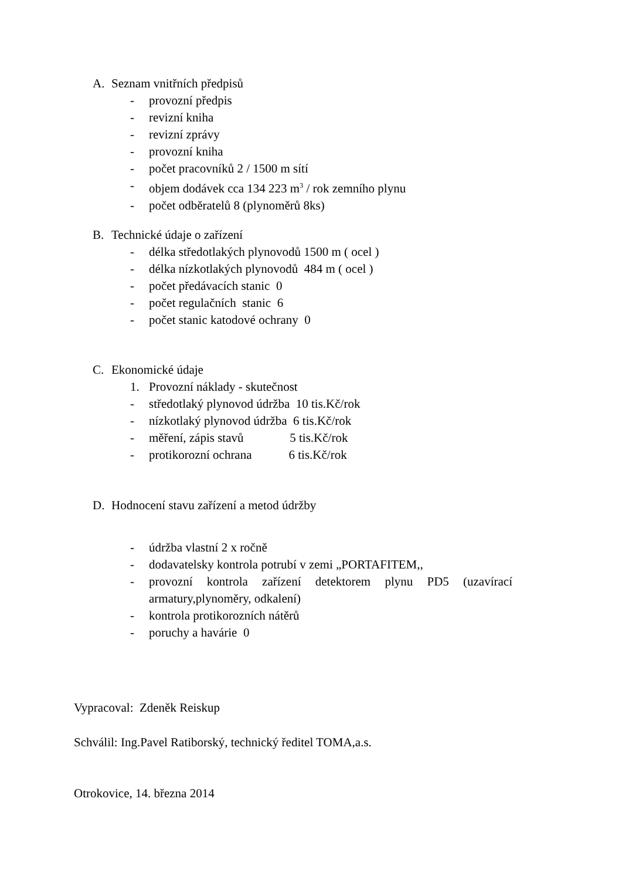A. Seznam vnitřních předpisů
- provozní předpis
- revizní kniha
- revizní zprávy
- provozní kniha
- počet pracovníků 2 / 1500 m sítí
- objem dodávek cca 134 223 m<sup>3</sup> / rok zemního plynu
- počet odběratelů 8 (plynoměrů 8ks)
B. Technické údaje o zařízení
- délka středotlakých plynovodů 1500 m ( ocel )
- délka nízkotlakých plynovodů 484 m ( ocel )
- počet předávacích stanic 0
- počet regulačních stanic 6
- počet stanic katodové ochrany 0
C. Ekonomické údaje
1. Provozní náklady - skutečnost
- středotlaký plynovod údržba 10 tis.Kč/rok
- nízkotlaký plynovod údržba 6 tis.Kč/rok
- měření, zápis stavů 5 tis.Kč/rok
- protikorozní ochrana 6 tis.Kč/rok
D. Hodnocení stavu zařízení a metod údržby
- údržba vlastní 2 x ročně
- dodavatelsky kontrola potrubí v zemi „PORTAFITEM,,
- provozní kontrola zařízení detektorem plynu PD5 (uzavírací armatury,plynoměry, odkalení)
- kontrola protikorozních nátěrů
- poruchy a havárie 0
Vypracoval: Zdeněk Reiskup
Schválil: Ing.Pavel Ratiborský, technický ředitel TOMA,a.s.
Otrokovice, 14. března 2014